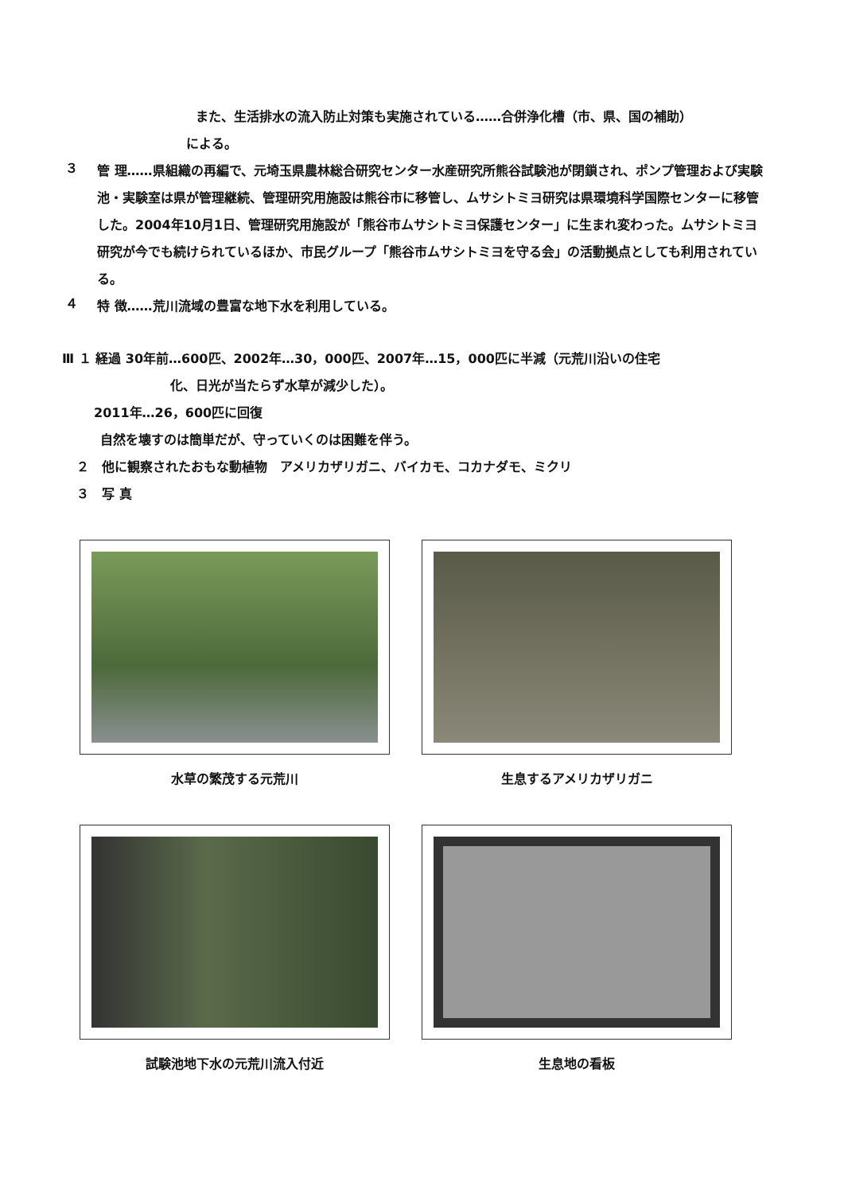また、生活排水の流入防止対策も実施されている……合併浄化槽（市、県、国の補助）
による。
３
管 理……県組織の再編で、元埼玉県農林総合研究センター水産研究所熊谷試験池が閉鎖され、ポンプ管理および実験池・実験室は県が管理継続、管理研究用施設は熊谷市に移管し、ムサシトミヨ研究は県環境科学国際センターに移管した。2004年10月1日、管理研究用施設が「熊谷市ムサシトミヨ保護センター」に生まれ変わった。ムサシトミヨ研究が今でも続けられているほか、市民グループ「熊谷市ムサシトミヨを守る会」の活動拠点としても利用されている。
４
特 徴……荒川流域の豊富な地下水を利用している。
Ⅲ １ 経過 30年前…600匹、2002年…30，000匹、2007年…15，000匹に半減（元荒川沿いの住宅
化、日光が当たらず水草が減少した）。
2011年…26，600匹に回復
自然を壊すのは簡単だが、守っていくのは困難を伴う。
２　他に観察されたおもな動植物　アメリカザリガニ、バイカモ、コカナダモ、ミクリ
３　写 真
水草の繁茂する元荒川 生息するアメリカザリガニ
試験池地下水の元荒川流入付近 生息地の看板